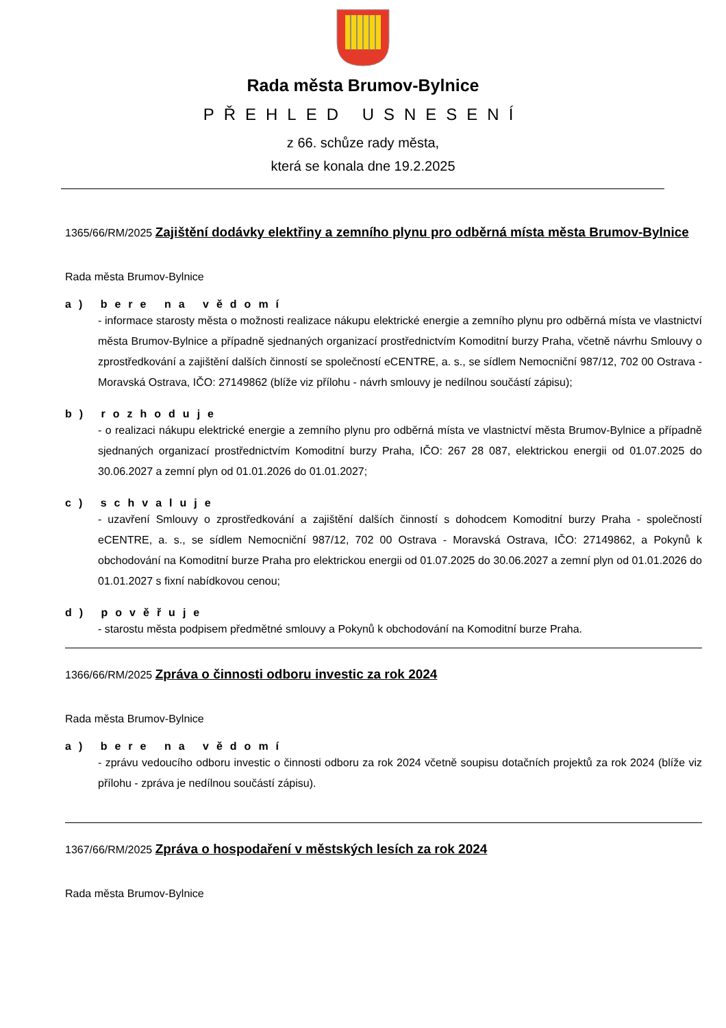Rada města Brumov-Bylnice
PŘEHLED USNESENÍ
z 66. schůze rady města,
která se konala dne 19.2.2025
1365/66/RM/2025 Zajištění dodávky elektřiny a zemního plynu pro odběrná místa města Brumov-Bylnice
Rada města Brumov-Bylnice
a) bere na vědomí
- informace starosty města o možnosti realizace nákupu elektrické energie a zemního plynu pro odběrná místa ve vlastnictví města Brumov-Bylnice a případně sjednaných organizací prostřednictvím Komoditní burzy Praha, včetně návrhu Smlouvy o zprostředkování a zajištění dalších činností se společností eCENTRE, a. s., se sídlem Nemocniční 987/12, 702 00 Ostrava - Moravská Ostrava, IČO: 27149862 (blíže viz přílohu - návrh smlouvy je nedílnou součástí zápisu);
b) rozhoduje
- o realizaci nákupu elektrické energie a zemního plynu pro odběrná místa ve vlastnictví města Brumov-Bylnice a případně sjednaných organizací prostřednictvím Komoditní burzy Praha, IČO: 267 28 087, elektrickou energii od 01.07.2025 do 30.06.2027 a zemní plyn od 01.01.2026 do 01.01.2027;
c) schvaluje
- uzavření Smlouvy o zprostředkování a zajištění dalších činností s dohodcem Komoditní burzy Praha - společností eCENTRE, a. s., se sídlem Nemocniční 987/12, 702 00 Ostrava - Moravská Ostrava, IČO: 27149862, a Pokynů k obchodování na Komoditní burze Praha pro elektrickou energii od 01.07.2025 do 30.06.2027 a zemní plyn od 01.01.2026 do 01.01.2027 s fixní nabídkovou cenou;
d) pověřuje
- starostu města podpisem předmětné smlouvy a Pokynů k obchodování na Komoditní burze Praha.
1366/66/RM/2025 Zpráva o činnosti odboru investic za rok 2024
Rada města Brumov-Bylnice
a) bere na vědomí
- zprávu vedoucího odboru investic o činnosti odboru za rok 2024 včetně soupisu dotačních projektů za rok 2024 (blíže viz přílohu - zpráva je nedílnou součástí zápisu).
1367/66/RM/2025 Zpráva o hospodaření v městských lesích za rok 2024
Rada města Brumov-Bylnice